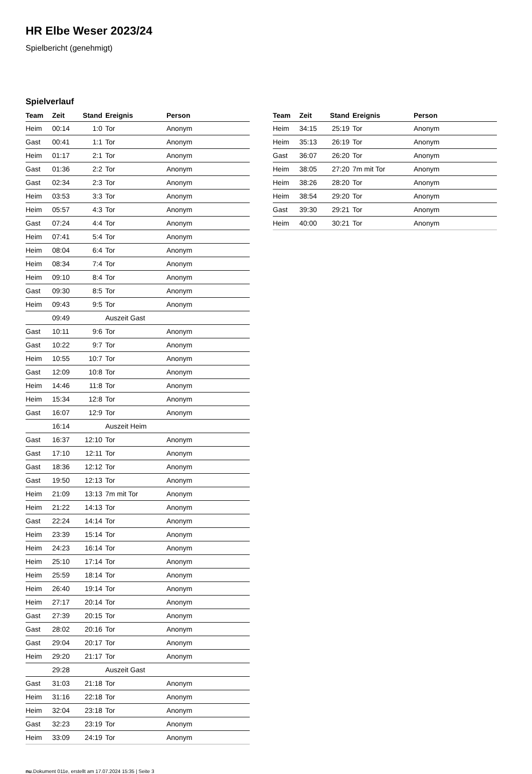HR Elbe Weser 2023/24
Spielbericht (genehmigt)
Spielverlauf
| Team | Zeit | Stand | Ereignis | Person |
| --- | --- | --- | --- | --- |
| Heim | 00:14 | 1:0 | Tor | Anonym |
| Gast | 00:41 | 1:1 | Tor | Anonym |
| Heim | 01:17 | 2:1 | Tor | Anonym |
| Gast | 01:36 | 2:2 | Tor | Anonym |
| Gast | 02:34 | 2:3 | Tor | Anonym |
| Heim | 03:53 | 3:3 | Tor | Anonym |
| Heim | 05:57 | 4:3 | Tor | Anonym |
| Gast | 07:24 | 4:4 | Tor | Anonym |
| Heim | 07:41 | 5:4 | Tor | Anonym |
| Heim | 08:04 | 6:4 | Tor | Anonym |
| Heim | 08:34 | 7:4 | Tor | Anonym |
| Heim | 09:10 | 8:4 | Tor | Anonym |
| Gast | 09:30 | 8:5 | Tor | Anonym |
| Heim | 09:43 | 9:5 | Tor | Anonym |
| | 09:49 | | Auszeit Gast | |
| Gast | 10:11 | 9:6 | Tor | Anonym |
| Gast | 10:22 | 9:7 | Tor | Anonym |
| Heim | 10:55 | 10:7 | Tor | Anonym |
| Gast | 12:09 | 10:8 | Tor | Anonym |
| Heim | 14:46 | 11:8 | Tor | Anonym |
| Heim | 15:34 | 12:8 | Tor | Anonym |
| Gast | 16:07 | 12:9 | Tor | Anonym |
| | 16:14 | | Auszeit Heim | |
| Gast | 16:37 | 12:10 | Tor | Anonym |
| Gast | 17:10 | 12:11 | Tor | Anonym |
| Gast | 18:36 | 12:12 | Tor | Anonym |
| Gast | 19:50 | 12:13 | Tor | Anonym |
| Heim | 21:09 | 13:13 | 7m mit Tor | Anonym |
| Heim | 21:22 | 14:13 | Tor | Anonym |
| Gast | 22:24 | 14:14 | Tor | Anonym |
| Heim | 23:39 | 15:14 | Tor | Anonym |
| Heim | 24:23 | 16:14 | Tor | Anonym |
| Heim | 25:10 | 17:14 | Tor | Anonym |
| Heim | 25:59 | 18:14 | Tor | Anonym |
| Heim | 26:40 | 19:14 | Tor | Anonym |
| Heim | 27:17 | 20:14 | Tor | Anonym |
| Gast | 27:39 | 20:15 | Tor | Anonym |
| Gast | 28:02 | 20:16 | Tor | Anonym |
| Gast | 29:04 | 20:17 | Tor | Anonym |
| Heim | 29:20 | 21:17 | Tor | Anonym |
| | 29:28 | | Auszeit Gast | |
| Gast | 31:03 | 21:18 | Tor | Anonym |
| Heim | 31:16 | 22:18 | Tor | Anonym |
| Heim | 32:04 | 23:18 | Tor | Anonym |
| Gast | 32:23 | 23:19 | Tor | Anonym |
| Heim | 33:09 | 24:19 | Tor | Anonym |
| Team | Zeit | Stand | Ereignis | Person |
| --- | --- | --- | --- | --- |
| Heim | 34:15 | 25:19 | Tor | Anonym |
| Heim | 35:13 | 26:19 | Tor | Anonym |
| Gast | 36:07 | 26:20 | Tor | Anonym |
| Heim | 38:05 | 27:20 | 7m mit Tor | Anonym |
| Heim | 38:26 | 28:20 | Tor | Anonym |
| Heim | 38:54 | 29:20 | Tor | Anonym |
| Gast | 39:30 | 29:21 | Tor | Anonym |
| Heim | 40:00 | 30:21 | Tor | Anonym |
nu.Dokument 011e, erstellt am 17.07.2024 15:35 | Seite 3